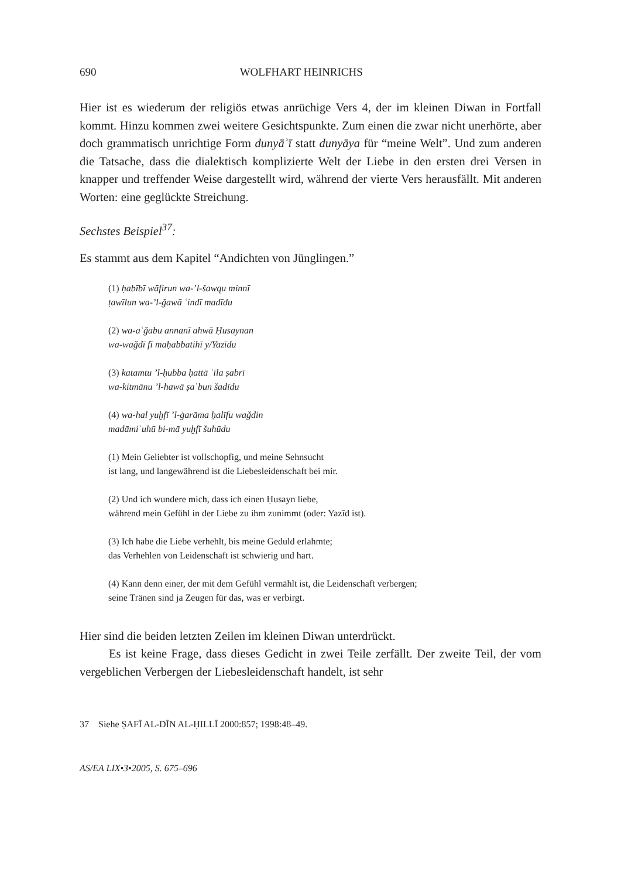690 WOLFHART HEINRICHS
Hier ist es wiederum der religiös etwas anrüchige Vers 4, der im kleinen Diwan in Fortfall kommt. Hinzu kommen zwei weitere Gesichtspunkte. Zum einen die zwar nicht unerhörte, aber doch grammatisch unrichtige Form dunyāʾī statt dunyāya für “meine Welt”. Und zum anderen die Tatsache, dass die dialektisch komplizierte Welt der Liebe in den ersten drei Versen in knapper und treffender Weise dargestellt wird, während der vierte Vers herausfällt. Mit anderen Worten: eine geglückte Streichung.
Sechstes Beispiel<sup>37</sup>:
Es stammt aus dem Kapitel “Andichten von Jünglingen.”
(1) ḥabībī wāfirun wa-ʼl-šawqu minnī
ṭawīlun wa-ʼl-ǧawā ʿindī madīdu
(2) wa-aʿǧabu annanī ahwā Ḥusaynan
wa-waǧdī fī maḥabbatihī y/Yazīdu
(3) katamtu ʼl-ḥubba ḥattā ʿīla ṣabrī
wa-kitmānu ʼl-hawā ṣaʿbun šadīdu
(4) wa-hal yuḫfī ʼl-ġarāma ḥalīfu waǧdin
madāmiʿuhū bi-mā yuḫfī šuhūdu
(1) Mein Geliebter ist vollschopfig, und meine Sehnsucht
ist lang, und langewährend ist die Liebesleidenschaft bei mir.
(2) Und ich wundere mich, dass ich einen Ḥusayn liebe,
während mein Gefühl in der Liebe zu ihm zunimmt (oder: Yazīd ist).
(3) Ich habe die Liebe verhehlt, bis meine Geduld erlahmte;
das Verhehlen von Leidenschaft ist schwierig und hart.
(4) Kann denn einer, der mit dem Gefühl vermählt ist, die Leidenschaft verbergen;
seine Tränen sind ja Zeugen für das, was er verbirgt.
Hier sind die beiden letzten Zeilen im kleinen Diwan unterdrückt.
Es ist keine Frage, dass dieses Gedicht in zwei Teile zerfällt. Der zweite Teil, der vom vergeblichen Verbergen der Liebesleidenschaft handelt, ist sehr
37 Siehe ṢAFĪ AL-DĪN AL-ḤILLĪ 2000:857; 1998:48–49.
AS/EA LIX•3•2005, S. 675–696